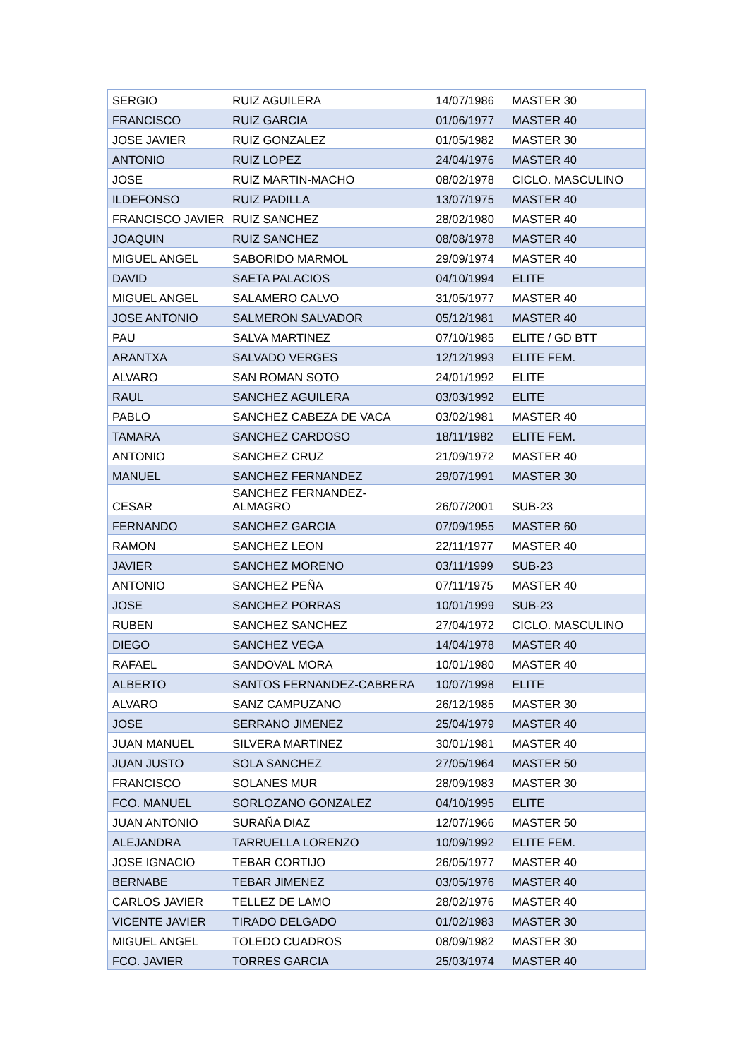| SERGIO | RUIZ AGUILERA | 14/07/1986 | MASTER 30 |
| FRANCISCO | RUIZ GARCIA | 01/06/1977 | MASTER 40 |
| JOSE JAVIER | RUIZ GONZALEZ | 01/05/1982 | MASTER 30 |
| ANTONIO | RUIZ LOPEZ | 24/04/1976 | MASTER 40 |
| JOSE | RUIZ MARTIN-MACHO | 08/02/1978 | CICLO. MASCULINO |
| ILDEFONSO | RUIZ PADILLA | 13/07/1975 | MASTER 40 |
| FRANCISCO JAVIER | RUIZ SANCHEZ | 28/02/1980 | MASTER 40 |
| JOAQUIN | RUIZ SANCHEZ | 08/08/1978 | MASTER 40 |
| MIGUEL ANGEL | SABORIDO MARMOL | 29/09/1974 | MASTER 40 |
| DAVID | SAETA PALACIOS | 04/10/1994 | ELITE |
| MIGUEL ANGEL | SALAMERO CALVO | 31/05/1977 | MASTER 40 |
| JOSE ANTONIO | SALMERON SALVADOR | 05/12/1981 | MASTER 40 |
| PAU | SALVA MARTINEZ | 07/10/1985 | ELITE / GD BTT |
| ARANTXA | SALVADO VERGES | 12/12/1993 | ELITE FEM. |
| ALVARO | SAN ROMAN SOTO | 24/01/1992 | ELITE |
| RAUL | SANCHEZ AGUILERA | 03/03/1992 | ELITE |
| PABLO | SANCHEZ CABEZA DE VACA | 03/02/1981 | MASTER 40 |
| TAMARA | SANCHEZ CARDOSO | 18/11/1982 | ELITE FEM. |
| ANTONIO | SANCHEZ CRUZ | 21/09/1972 | MASTER 40 |
| MANUEL | SANCHEZ FERNANDEZ | 29/07/1991 | MASTER 30 |
| CESAR | SANCHEZ FERNANDEZ- ALMAGRO | 26/07/2001 | SUB-23 |
| FERNANDO | SANCHEZ GARCIA | 07/09/1955 | MASTER 60 |
| RAMON | SANCHEZ LEON | 22/11/1977 | MASTER 40 |
| JAVIER | SANCHEZ MORENO | 03/11/1999 | SUB-23 |
| ANTONIO | SANCHEZ PEÑA | 07/11/1975 | MASTER 40 |
| JOSE | SANCHEZ PORRAS | 10/01/1999 | SUB-23 |
| RUBEN | SANCHEZ SANCHEZ | 27/04/1972 | CICLO. MASCULINO |
| DIEGO | SANCHEZ VEGA | 14/04/1978 | MASTER 40 |
| RAFAEL | SANDOVAL MORA | 10/01/1980 | MASTER 40 |
| ALBERTO | SANTOS FERNANDEZ-CABRERA | 10/07/1998 | ELITE |
| ALVARO | SANZ CAMPUZANO | 26/12/1985 | MASTER 30 |
| JOSE | SERRANO JIMENEZ | 25/04/1979 | MASTER 40 |
| JUAN MANUEL | SILVERA MARTINEZ | 30/01/1981 | MASTER 40 |
| JUAN JUSTO | SOLA SANCHEZ | 27/05/1964 | MASTER 50 |
| FRANCISCO | SOLANES MUR | 28/09/1983 | MASTER 30 |
| FCO. MANUEL | SORLOZANO GONZALEZ | 04/10/1995 | ELITE |
| JUAN ANTONIO | SURAÑA DIAZ | 12/07/1966 | MASTER 50 |
| ALEJANDRA | TARRUELLA LORENZO | 10/09/1992 | ELITE FEM. |
| JOSE IGNACIO | TEBAR CORTIJO | 26/05/1977 | MASTER 40 |
| BERNABE | TEBAR JIMENEZ | 03/05/1976 | MASTER 40 |
| CARLOS JAVIER | TELLEZ DE LAMO | 28/02/1976 | MASTER 40 |
| VICENTE JAVIER | TIRADO DELGADO | 01/02/1983 | MASTER 30 |
| MIGUEL ANGEL | TOLEDO CUADROS | 08/09/1982 | MASTER 30 |
| FCO. JAVIER | TORRES GARCIA | 25/03/1974 | MASTER 40 |